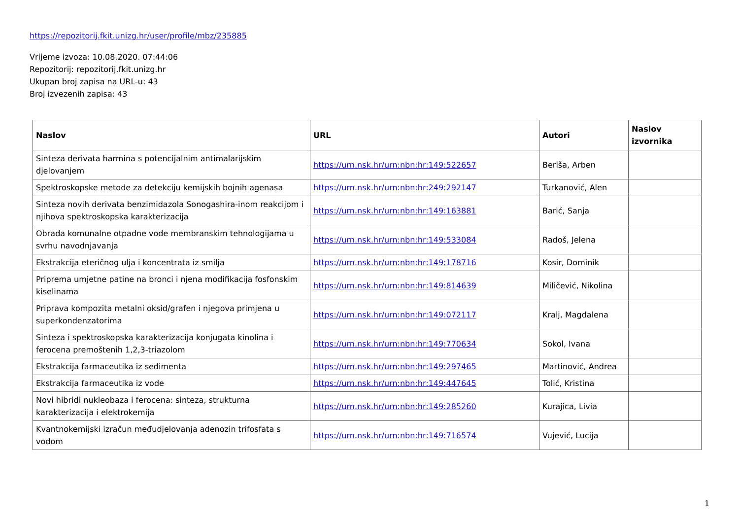https://repozitorij.fkit.unizg.hr/user/profile/mbz/235885
Vrijeme izvoza: 10.08.2020. 07:44:06
Repozitorij: repozitorij.fkit.unizg.hr
Ukupan broj zapisa na URL-u: 43
Broj izvezenih zapisa: 43
| Naslov | URL | Autori | Naslov izvornika |
| --- | --- | --- | --- |
| Sinteza derivata harmina s potencijalnim antimalarijskim djelovanjem | https://urn.nsk.hr/urn:nbn:hr:149:522657 | Beriša, Arben | |
| Spektroskopske metode za detekciju kemijskih bojnih agenasa | https://urn.nsk.hr/urn:nbn:hr:249:292147 | Turkanović, Alen | |
| Sinteza novih derivata benzimidazola Sonogashira-inom reakcijom i njihova spektroskopska karakterizacija | https://urn.nsk.hr/urn:nbn:hr:149:163881 | Barić, Sanja | |
| Obrada komunalne otpadne vode membranskim tehnologijama u svrhu navodnjavanja | https://urn.nsk.hr/urn:nbn:hr:149:533084 | Radoš, Jelena | |
| Ekstrakcija eteričnog ulja i koncentrata iz smilja | https://urn.nsk.hr/urn:nbn:hr:149:178716 | Kosir, Dominik | |
| Priprema umjetne patine na bronci i njena modifikacija fosfonskim kiselinama | https://urn.nsk.hr/urn:nbn:hr:149:814639 | Miličević, Nikolina | |
| Priprava kompozita metalni oksid/grafen i njegova primjena u superkondenzatorima | https://urn.nsk.hr/urn:nbn:hr:149:072117 | Kralj, Magdalena | |
| Sinteza i spektroskopska karakterizacija konjugata kinolina i ferocena premoštenih 1,2,3-triazolom | https://urn.nsk.hr/urn:nbn:hr:149:770634 | Sokol, Ivana | |
| Ekstrakcija farmaceutika iz sedimenta | https://urn.nsk.hr/urn:nbn:hr:149:297465 | Martinović, Andrea | |
| Ekstrakcija farmaceutika iz vode | https://urn.nsk.hr/urn:nbn:hr:149:447645 | Tolić, Kristina | |
| Novi hibridi nukleobaza i ferocena: sinteza, strukturna karakterizacija i elektrokemija | https://urn.nsk.hr/urn:nbn:hr:149:285260 | Kurajica, Livia | |
| Kvantnokemijski izračun međudjelovanja adenozin trifosfata s vodom | https://urn.nsk.hr/urn:nbn:hr:149:716574 | Vujević, Lucija | |
1